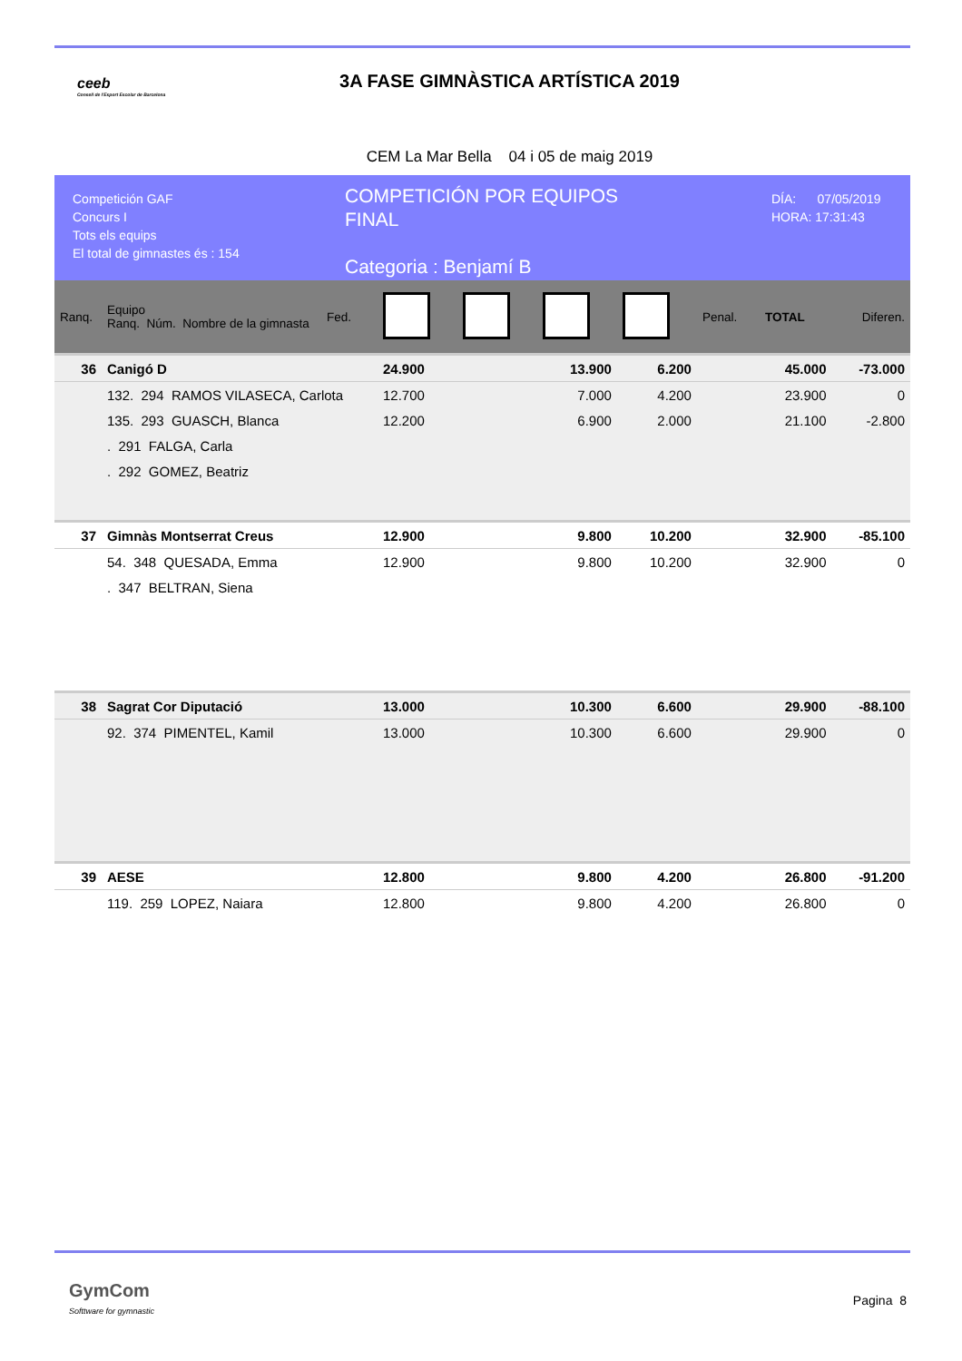ceeb
Consell de l'Esport Escolar de Barcelona
3A FASE GIMNÀSTICA ARTÍSTICA 2019
CEM La Mar Bella 04 i 05 de maig 2019
Competición GAF
Concurs I
Tots els equips
El total de gimnastes és : 154
COMPETICIÓN POR EQUIPOS
FINAL
Categoria : Benjamí B
DÍA: 07/05/2019
HORA: 17:31:43
| Ranq. | Equipo Ranq. Núm. Nombre de la gimnasta | Fed. | | | | | Penal. | TOTAL | Diferen. |
| --- | --- | --- | --- | --- | --- | --- | --- | --- | --- |
| 36 | Canigó D | | 24.900 | | 13.900 | 6.200 | | 45.000 | -73.000 |
| | 132. 294 RAMOS VILASECA, Carlota | | 12.700 | | 7.000 | 4.200 | | 23.900 | 0 |
| | 135. 293 GUASCH, Blanca | | 12.200 | | 6.900 | 2.000 | | 21.100 | -2.800 |
| | . 291 FALGA, Carla | | | | | | | | |
| | . 292 GOMEZ, Beatriz | | | | | | | | |
| 37 | Gimnàs Montserrat Creus | | 12.900 | | 9.800 | 10.200 | | 32.900 | -85.100 |
| | 54. 348 QUESADA, Emma | | 12.900 | | 9.800 | 10.200 | | 32.900 | 0 |
| | . 347 BELTRAN, Siena | | | | | | | | |
| 38 | Sagrat Cor Diputació | | 13.000 | | 10.300 | 6.600 | | 29.900 | -88.100 |
| | 92. 374 PIMENTEL, Kamil | | 13.000 | | 10.300 | 6.600 | | 29.900 | 0 |
| 39 | AESE | | 12.800 | | 9.800 | 4.200 | | 26.800 | -91.200 |
| | 119. 259 LOPEZ, Naiara | | 12.800 | | 9.800 | 4.200 | | 26.800 | 0 |
GymCom
Softtware for gymnastic
Pagina 8